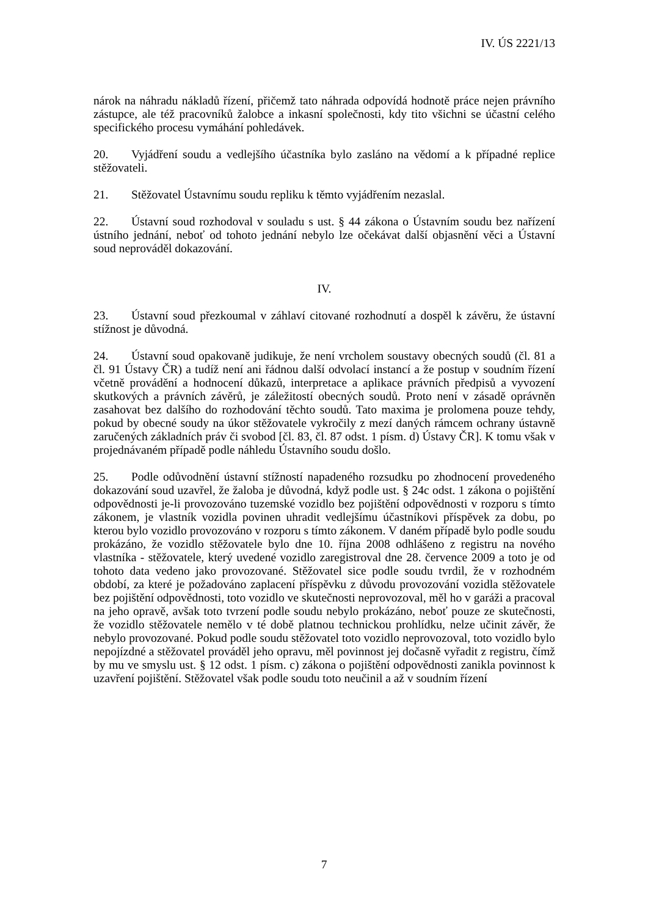IV. ÚS 2221/13
nárok na náhradu nákladů řízení, přičemž tato náhrada odpovídá hodnotě práce nejen právního zástupce, ale též pracovníků žalobce a inkasní společnosti, kdy tito všichni se účastní celého specifického procesu vymáhání pohledávek.
20. Vyjádření soudu a vedlejšího účastníka bylo zasláno na vědomí a k případné replice stěžovateli.
21. Stěžovatel Ústavnímu soudu repliku k těmto vyjádřením nezaslal.
22. Ústavní soud rozhodoval v souladu s ust. § 44 zákona o Ústavním soudu bez nařízení ústního jednání, neboť od tohoto jednání nebylo lze očekávat další objasnění věci a Ústavní soud neprováděl dokazování.
IV.
23. Ústavní soud přezkoumal v záhlaví citované rozhodnutí a dospěl k závěru, že ústavní stížnost je důvodná.
24. Ústavní soud opakovaně judikuje, že není vrcholem soustavy obecných soudů (čl. 81 a čl. 91 Ústavy ČR) a tudíž není ani řádnou další odvolací instancí a že postup v soudním řízení včetně provádění a hodnocení důkazů, interpretace a aplikace právních předpisů a vyvození skutkových a právních závěrů, je záležitostí obecných soudů. Proto není v zásadě oprávněn zasahovat bez dalšího do rozhodování těchto soudů. Tato maxima je prolomena pouze tehdy, pokud by obecné soudy na úkor stěžovatele vykročily z mezí daných rámcem ochrany ústavně zaručených základních práv či svobod [čl. 83, čl. 87 odst. 1 písm. d) Ústavy ČR]. K tomu však v projednávaném případě podle náhledu Ústavního soudu došlo.
25. Podle odůvodnění ústavní stížností napadeného rozsudku po zhodnocení provedeného dokazování soud uzavřel, že žaloba je důvodná, když podle ust. § 24c odst. 1 zákona o pojištění odpovědnosti je-li provozováno tuzemské vozidlo bez pojištění odpovědnosti v rozporu s tímto zákonem, je vlastník vozidla povinen uhradit vedlejšímu účastníkovi příspěvek za dobu, po kterou bylo vozidlo provozováno v rozporu s tímto zákonem. V daném případě bylo podle soudu prokázáno, že vozidlo stěžovatele bylo dne 10. října 2008 odhlášeno z registru na nového vlastníka - stěžovatele, který uvedené vozidlo zaregistroval dne 28. července 2009 a toto je od tohoto data vedeno jako provozované. Stěžovatel sice podle soudu tvrdil, že v rozhodném období, za které je požadováno zaplacení příspěvku z důvodu provozování vozidla stěžovatele bez pojištění odpovědnosti, toto vozidlo ve skutečnosti neprovozoval, měl ho v garáži a pracoval na jeho opravě, avšak toto tvrzení podle soudu nebylo prokázáno, neboť pouze ze skutečnosti, že vozidlo stěžovatele nemělo v té době platnou technickou prohlídku, nelze učinit závěr, že nebylo provozované. Pokud podle soudu stěžovatel toto vozidlo neprovozoval, toto vozidlo bylo nepojízdné a stěžovatel prováděl jeho opravu, měl povinnost jej dočasně vyřadit z registru, čímž by mu ve smyslu ust. § 12 odst. 1 písm. c) zákona o pojištění odpovědnosti zanikla povinnost k uzavření pojištění. Stěžovatel však podle soudu toto neučinil a až v soudním řízení
7